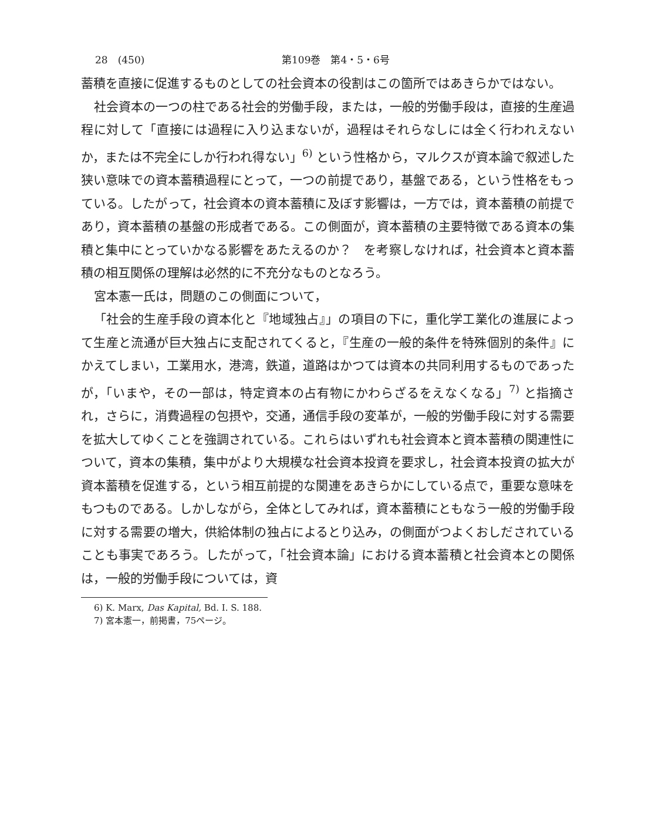28　(450) 第109巻　第4・5・6号
蓄積を直接に促進するものとしての社会資本の役割はこの箇所ではあきらかではない。
社会資本の一つの柱である社会的労働手段，または，一般的労働手段は，直接的生産過程に対して「直接には過程に入り込まないが，過程はそれらなしには全く行われえないか，または不完全にしか行われ得ない」<sup>6)</sup> という性格から，マルクスが資本論で叙述した狭い意味での資本蓄積過程にとって，一つの前提であり，基盤である，という性格をもっている。したがって，社会資本の資本蓄積に及ぼす影響は，一方では，資本蓄積の前提であり，資本蓄積の基盤の形成者である。この側面が，資本蓄積の主要特徴である資本の集積と集中にとっていかなる影響をあたえるのか？　を考察しなければ，社会資本と資本蓄積の相互関係の理解は必然的に不充分なものとなろう。
宮本憲一氏は，問題のこの側面について，
「社会的生産手段の資本化と『地域独占』」の項目の下に，重化学工業化の進展によって生産と流通が巨大独占に支配されてくると，『生産の一般的条件を特殊個別的条件』にかえてしまい，工業用水，港湾，鉄道，道路はかつては資本の共同利用するものであったが，「いまや，その一部は，特定資本の占有物にかわらざるをえなくなる」<sup>7)</sup> と指摘され，さらに，消費過程の包摂や，交通，通信手段の変革が，一般的労働手段に対する需要を拡大してゆくことを強調されている。これらはいずれも社会資本と資本蓄積の関連性について，資本の集積，集中がより大規模な社会資本投資を要求し，社会資本投資の拡大が資本蓄積を促進する，という相互前提的な関連をあきらかにしている点で，重要な意味をもつものである。しかしながら，全体としてみれば，資本蓄積にともなう一般的労働手段に対する需要の増大，供給体制の独占によるとり込み，の側面がつよくおしだされていることも事実であろう。したがって，「社会資本論」における資本蓄積と社会資本との関係は，一般的労働手段については，資
6) K. Marx, Das Kapital, Bd. I. S. 188.
7) 宮本憲一，前掲書，75ページ。